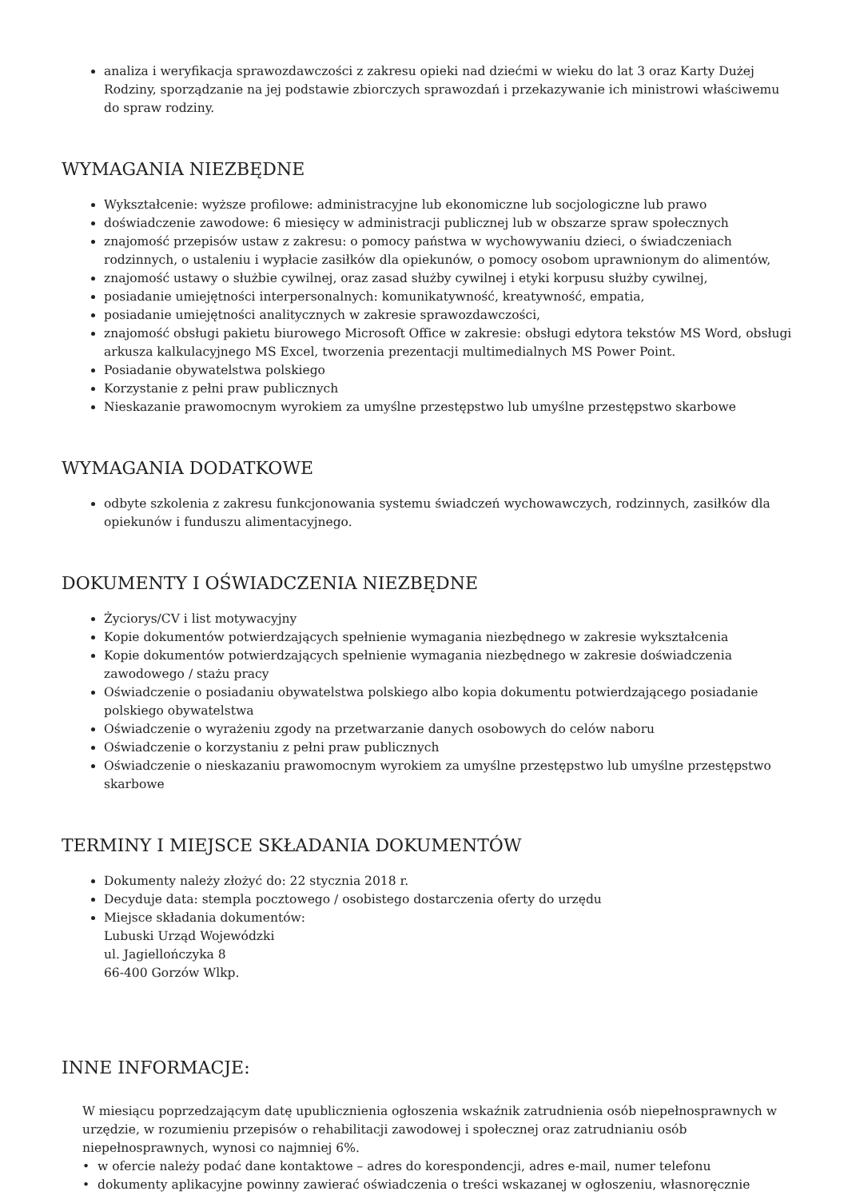analiza i weryfikacja sprawozdawczości z zakresu opieki nad dziećmi w wieku do lat 3 oraz Karty Dużej Rodziny, sporządzanie na jej podstawie zbiorczych sprawozdań i przekazywanie ich ministrowi właściwemu do spraw rodziny.
WYMAGANIA NIEZBĘDNE
Wykształcenie: wyższe profilowe: administracyjne lub ekonomiczne lub socjologiczne lub prawo
doświadczenie zawodowe: 6 miesięcy w administracji publicznej lub w obszarze spraw społecznych
znajomość przepisów ustaw z zakresu: o pomocy państwa w wychowywaniu dzieci, o świadczeniach rodzinnych, o ustaleniu i wypłacie zasiłków dla opiekunów, o pomocy osobom uprawnionym do alimentów,
znajomość ustawy o służbie cywilnej, oraz zasad służby cywilnej i etyki korpusu służby cywilnej,
posiadanie umiejętności interpersonalnych: komunikatywność, kreatywność, empatia,
posiadanie umiejętności analitycznych w zakresie sprawozdawczości,
znajomość obsługi pakietu biurowego Microsoft Office w zakresie: obsługi edytora tekstów MS Word, obsługi arkusza kalkulacyjnego MS Excel, tworzenia prezentacji multimedialnych MS Power Point.
Posiadanie obywatelstwa polskiego
Korzystanie z pełni praw publicznych
Nieskazanie prawomocnym wyrokiem za umyślne przestępstwo lub umyślne przestępstwo skarbowe
WYMAGANIA DODATKOWE
odbyte szkolenia z zakresu funkcjonowania systemu świadczeń wychowawczych, rodzinnych, zasiłków dla opiekunów i funduszu alimentacyjnego.
DOKUMENTY I OŚWIADCZENIA NIEZBĘDNE
Życiorys/CV i list motywacyjny
Kopie dokumentów potwierdzających spełnienie wymagania niezbędnego w zakresie wykształcenia
Kopie dokumentów potwierdzających spełnienie wymagania niezbędnego w zakresie doświadczenia zawodowego / stażu pracy
Oświadczenie o posiadaniu obywatelstwa polskiego albo kopia dokumentu potwierdzającego posiadanie polskiego obywatelstwa
Oświadczenie o wyrażeniu zgody na przetwarzanie danych osobowych do celów naboru
Oświadczenie o korzystaniu z pełni praw publicznych
Oświadczenie o nieskazaniu prawomocnym wyrokiem za umyślne przestępstwo lub umyślne przestępstwo skarbowe
TERMINY I MIEJSCE SKŁADANIA DOKUMENTÓW
Dokumenty należy złożyć do: 22 stycznia 2018 r.
Decyduje data: stempla pocztowego / osobistego dostarczenia oferty do urzędu
Miejsce składania dokumentów:
Lubuski Urząd Wojewódzki
ul. Jagiellończyka 8
66-400 Gorzów Wlkp.
INNE INFORMACJE:
W miesiącu poprzedzającym datę upublicznienia ogłoszenia wskaźnik zatrudnienia osób niepełnosprawnych w urzędzie, w rozumieniu przepisów o rehabilitacji zawodowej i społecznej oraz zatrudnianiu osób niepełnosprawnych, wynosi co najmniej 6%.
• w ofercie należy podać dane kontaktowe – adres do korespondencji, adres e-mail, numer telefonu
• dokumenty aplikacyjne powinny zawierać oświadczenia o treści wskazanej w ogłoszeniu, własnoręcznie